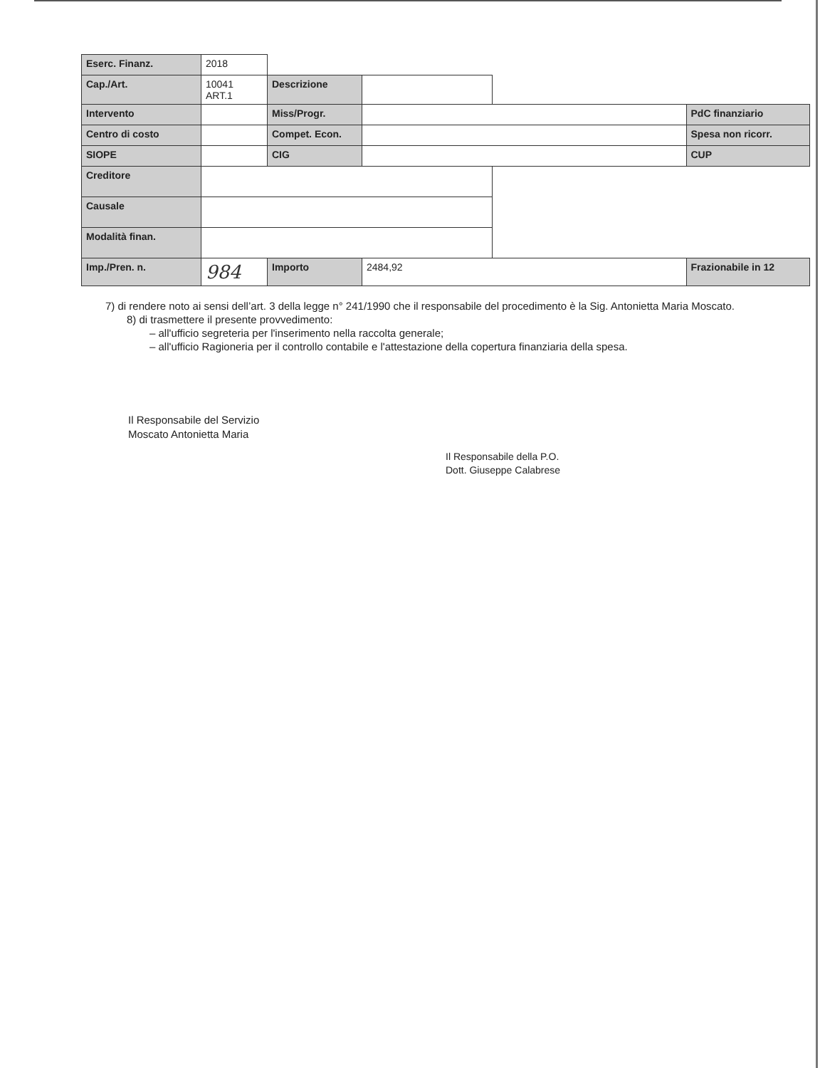| Eserc. Finanz. | 2018 | | | | |
| Cap./Art. | 10041 ART.1 | Descrizione | | | |
| Intervento | | Miss/Progr. | | | PdC finanziario |
| Centro di costo | | Compet. Econ. | | | Spesa non ricorr. |
| SIOPE | | CIG | | | CUP |
| Creditore | | | | | |
| Causale | | | | | |
| Modalità finan. | | | | | |
| Imp./Pren. n. | 984 | Importo | 2484,92 | | Frazionabile in 12 |
7) di rendere noto ai sensi dell’art. 3 della legge n° 241/1990 che il responsabile del procedimento è la Sig. Antonietta Maria Moscato.
8) di trasmettere il presente provvedimento:
– all'ufficio segreteria per l'inserimento nella raccolta generale;
– all'ufficio Ragioneria per il controllo contabile e l'attestazione della copertura finanziaria della spesa.
Il Responsabile del Servizio
Moscato Antonietta Maria
Il Responsabile della P.O.
Dott. Giuseppe Calabrese